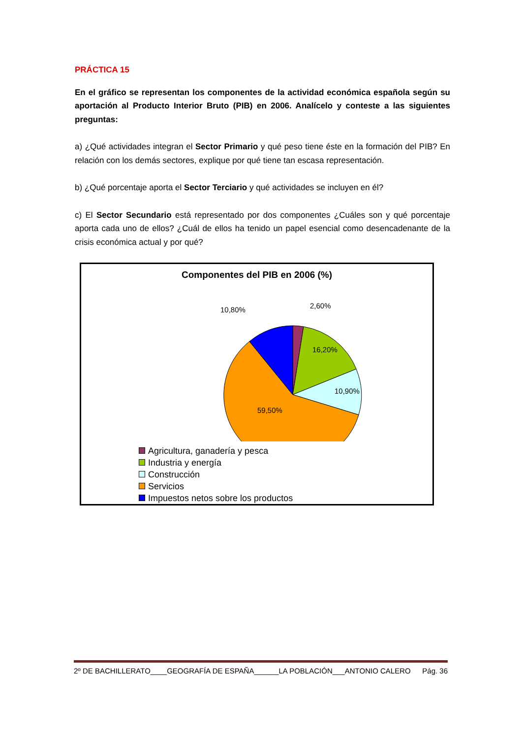PRÁCTICA 15
En el gráfico se representan los componentes de la actividad económica española según su aportación al Producto Interior Bruto (PIB) en 2006. Analícelo y conteste a las siguientes preguntas:
a) ¿Qué actividades integran el Sector Primario y qué peso tiene éste en la formación del PIB? En relación con los demás sectores, explique por qué tiene tan escasa representación.
b) ¿Qué porcentaje aporta el Sector Terciario y qué actividades se incluyen en él?
c) El Sector Secundario está representado por dos componentes ¿Cuáles son y qué porcentaje aporta cada uno de ellos? ¿Cuál de ellos ha tenido un papel esencial como desencadenante de la crisis económica actual y por qué?
Componentes del PIB en 2006 (%)
10,80%
2,60%
16,20%
10,90%
59,50%
Agricultura, ganadería y pesca
Industria y energía
Construcción
Servicios
Impuestos netos sobre los productos
2º DE BACHILLERATO____GEOGRAFÍA DE ESPAÑA______LA POBLACIÓN___ANTONIO CALERO Pág. 36